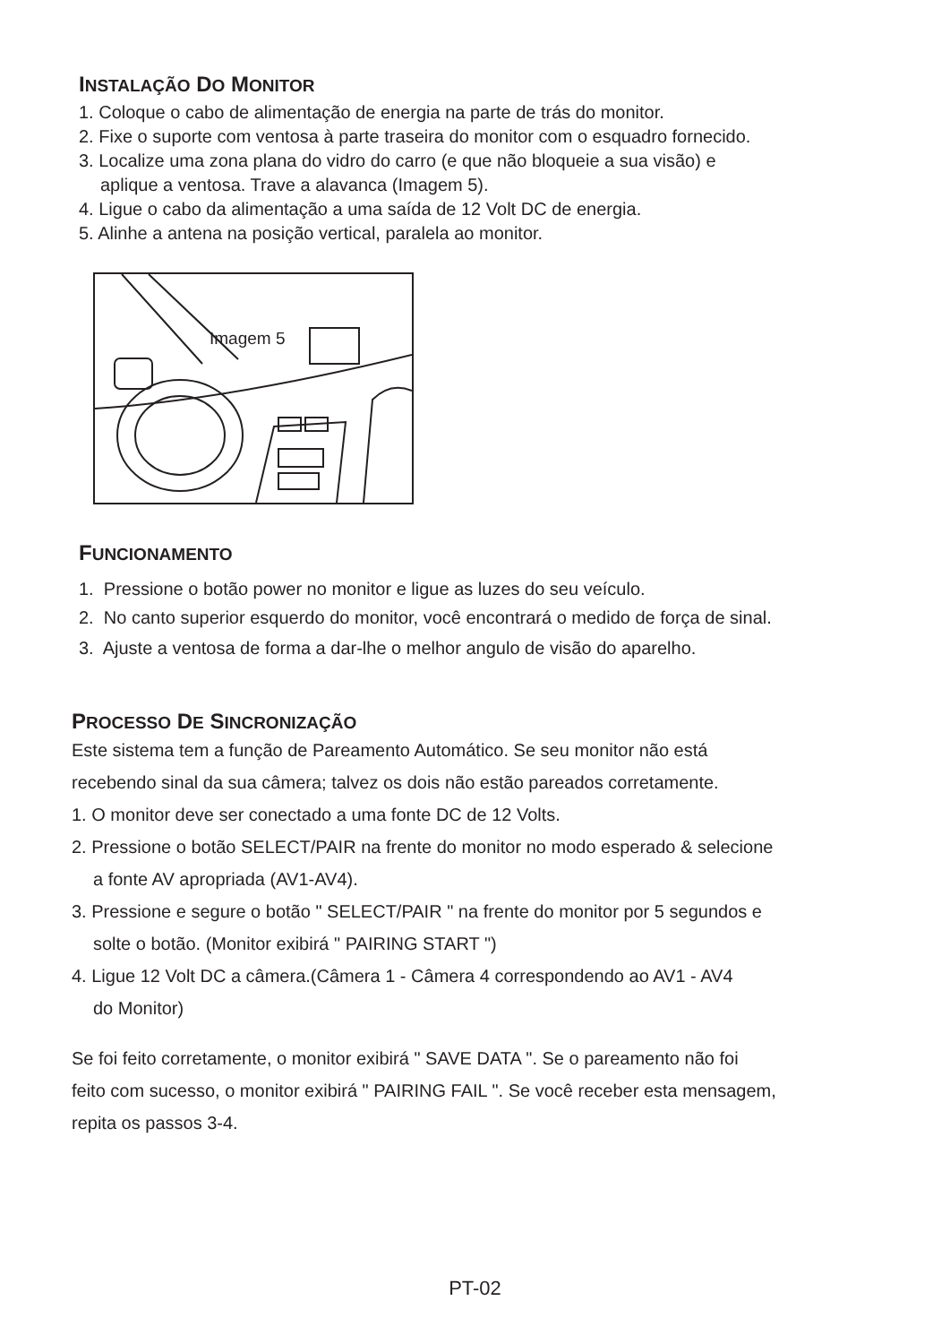INSTALAÇÃO DO MONITOR
1. Coloque o cabo de alimentação de energia na parte de trás do monitor.
2. Fixe o suporte com ventosa à parte traseira do monitor com o esquadro fornecido.
3. Localize uma zona plana do vidro do carro (e que não bloqueie a sua visão) e
aplique a ventosa. Trave a alavanca (Imagem 5).
4. Ligue o cabo da alimentação a uma saída de 12 Volt DC de energia.
5. Alinhe a antena na posição vertical, paralela ao monitor.
Imagem 5
FUNCIONAMENTO
1. Pressione o botão power no monitor e ligue as luzes do seu veículo.
2. No canto superior esquerdo do monitor, você encontrará o medido de força de sinal.
3. Ajuste a ventosa de forma a dar-lhe o melhor angulo de visão do aparelho.
PROCESSO DE SINCRONIZAÇÃO
Este sistema tem a função de Pareamento Automático. Se seu monitor não está
recebendo sinal da sua câmera; talvez os dois não estão pareados corretamente.
1. O monitor deve ser conectado a uma fonte DC de 12 Volts.
2. Pressione o botão SELECT/PAIR na frente do monitor no modo esperado & selecione
a fonte AV apropriada (AV1-AV4).
3. Pressione e segure o botão " SELECT/PAIR " na frente do monitor por 5 segundos e
solte o botão. (Monitor exibirá " PAIRING START ")
4. Ligue 12 Volt DC a câmera.(Câmera 1 - Câmera 4 correspondendo ao AV1 - AV4
do Monitor)
Se foi feito corretamente, o monitor exibirá " SAVE DATA ". Se o pareamento não foi
feito com sucesso, o monitor exibirá " PAIRING FAIL ". Se você receber esta mensagem,
repita os passos 3-4.
PT-02